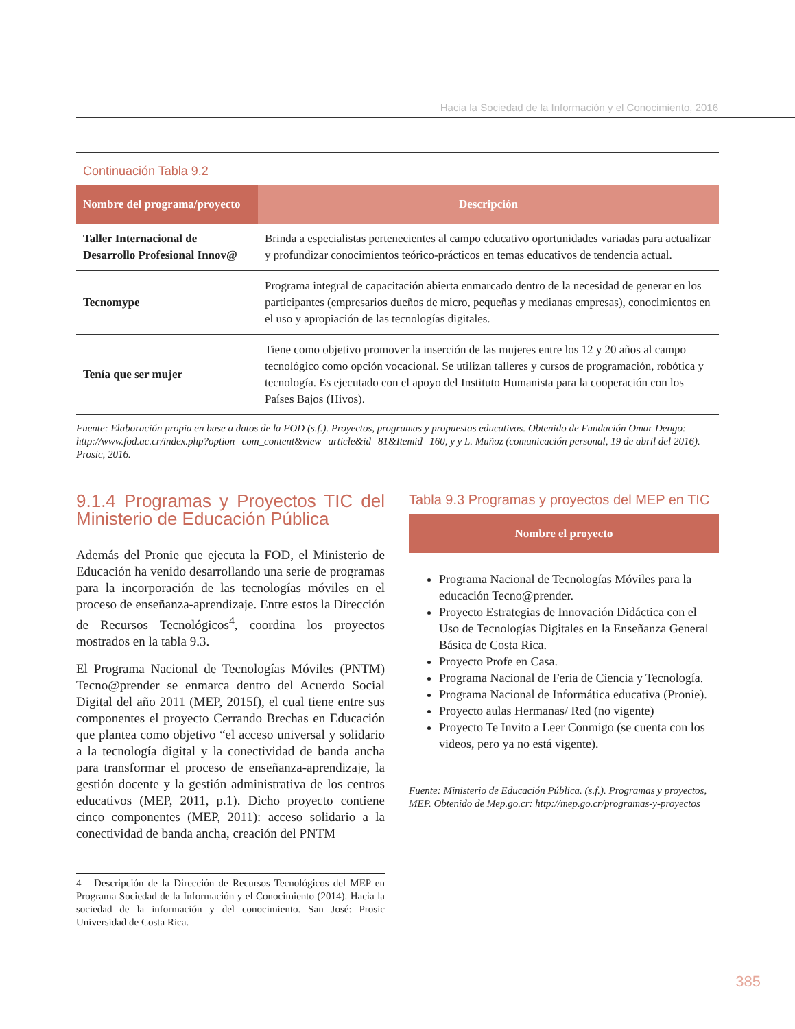Hacia la Sociedad de la Información y el Conocimiento, 2016
Continuación Tabla 9.2
| Nombre del programa/proyecto | Descripción |
| --- | --- |
| Taller Internacional de Desarrollo Profesional Innov@ | Brinda a especialistas pertenecientes al campo educativo oportunidades variadas para actualizar y profundizar conocimientos teórico-prácticos en temas educativos de tendencia actual. |
| Tecnomype | Programa integral de capacitación abierta enmarcado dentro de la necesidad de generar en los participantes (empresarios dueños de micro, pequeñas y medianas empresas), conocimientos en el uso y apropiación de las tecnologías digitales. |
| Tenía que ser mujer | Tiene como objetivo promover la inserción de las mujeres entre los 12 y 20 años al campo tecnológico como opción vocacional. Se utilizan talleres y cursos de programación, robótica y tecnología. Es ejecutado con el apoyo del Instituto Humanista para la cooperación con los Países Bajos (Hivos). |
Fuente: Elaboración propia en base a datos de la FOD (s.f.). Proyectos, programas y propuestas educativas. Obtenido de Fundación Omar Dengo: http://www.fod.ac.cr/index.php?option=com_content&view=article&id=81&Itemid=160, y y L. Muñoz (comunicación personal, 19 de abril del 2016). Prosic, 2016.
9.1.4 Programas y Proyectos TIC del Ministerio de Educación Pública
Además del Pronie que ejecuta la FOD, el Ministerio de Educación ha venido desarrollando una serie de programas para la incorporación de las tecnologías móviles en el proceso de enseñanza-aprendizaje. Entre estos la Dirección de Recursos Tecnológicos<sup>4</sup>, coordina los proyectos mostrados en la tabla 9.3.
El Programa Nacional de Tecnologías Móviles (PNTM) Tecno@prender se enmarca dentro del Acuerdo Social Digital del año 2011 (MEP, 2015f), el cual tiene entre sus componentes el proyecto Cerrando Brechas en Educación que plantea como objetivo “el acceso universal y solidario a la tecnología digital y la conectividad de banda ancha para transformar el proceso de enseñanza-aprendizaje, la gestión docente y la gestión administrativa de los centros educativos (MEP, 2011, p.1). Dicho proyecto contiene cinco componentes (MEP, 2011): acceso solidario a la conectividad de banda ancha, creación del PNTM
4 Descripción de la Dirección de Recursos Tecnológicos del MEP en Programa Sociedad de la Información y el Conocimiento (2014). Hacia la sociedad de la información y del conocimiento. San José: Prosic Universidad de Costa Rica.
Tabla 9.3 Programas y proyectos del MEP en TIC
| Nombre el proyecto |
| --- |
Programa Nacional de Tecnologías Móviles para la educación Tecno@prender.
Proyecto Estrategias de Innovación Didáctica con el Uso de Tecnologías Digitales en la Enseñanza General Básica de Costa Rica.
Proyecto Profe en Casa.
Programa Nacional de Feria de Ciencia y Tecnología.
Programa Nacional de Informática educativa (Pronie).
Proyecto aulas Hermanas/ Red (no vigente)
Proyecto Te Invito a Leer Conmigo (se cuenta con los videos, pero ya no está vigente).
Fuente: Ministerio de Educación Pública. (s.f.). Programas y proyectos, MEP. Obtenido de Mep.go.cr: http://mep.go.cr/programas-y-proyectos
385